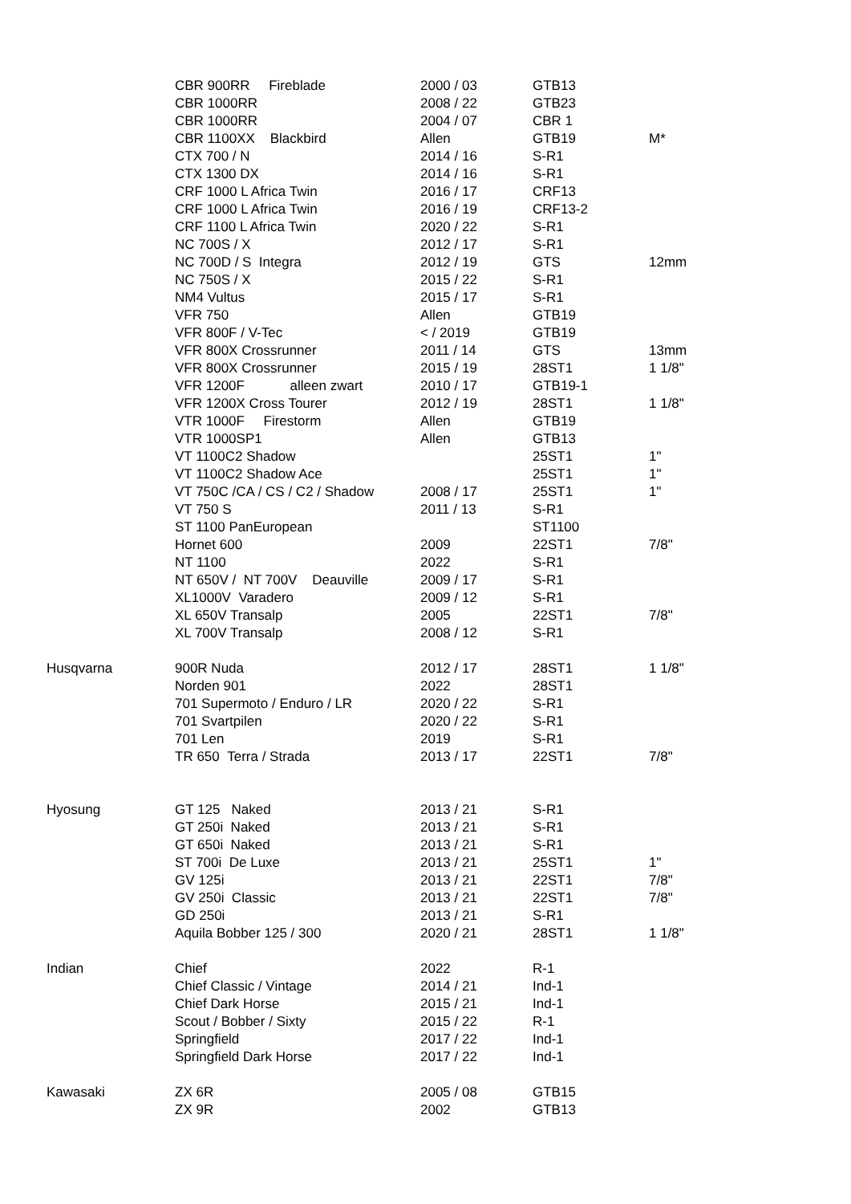| | CBR 900RR Fireblade | 2000 / 03 | GTB13 | |
| | CBR 1000RR | 2008 / 22 | GTB23 | |
| | CBR 1000RR | 2004 / 07 | CBR 1 | |
| | CBR 1100XX Blackbird | Allen | GTB19 | M* |
| | CTX 700 / N | 2014 / 16 | S-R1 | |
| | CTX 1300 DX | 2014 / 16 | S-R1 | |
| | CRF 1000 L Africa Twin | 2016 / 17 | CRF13 | |
| | CRF 1000 L Africa Twin | 2016 / 19 | CRF13-2 | |
| | CRF 1100 L Africa Twin | 2020 / 22 | S-R1 | |
| | NC 700S / X | 2012 / 17 | S-R1 | |
| | NC 700D / S Integra | 2012 / 19 | GTS | 12mm |
| | NC 750S / X | 2015 / 22 | S-R1 | |
| | NM4 Vultus | 2015 / 17 | S-R1 | |
| | VFR 750 | Allen | GTB19 | |
| | VFR 800F / V-Tec | < / 2019 | GTB19 | |
| | VFR 800X Crossrunner | 2011 / 14 | GTS | 13mm |
| | VFR 800X Crossrunner | 2015 / 19 | 28ST1 | 1 1/8" |
| | VFR 1200F alleen zwart | 2010 / 17 | GTB19-1 | |
| | VFR 1200X Cross Tourer | 2012 / 19 | 28ST1 | 1 1/8" |
| | VTR 1000F Firestorm | Allen | GTB19 | |
| | VTR 1000SP1 | Allen | GTB13 | |
| | VT 1100C2 Shadow | | 25ST1 | 1" |
| | VT 1100C2 Shadow Ace | | 25ST1 | 1" |
| | VT 750C /CA / CS / C2 / Shadow | 2008 / 17 | 25ST1 | 1" |
| | VT 750 S | 2011 / 13 | S-R1 | |
| | ST 1100 PanEuropean | | ST1100 | |
| | Hornet 600 | 2009 | 22ST1 | 7/8" |
| | NT 1100 | 2022 | S-R1 | |
| | NT 650V / NT 700V Deauville | 2009 / 17 | S-R1 | |
| | XL1000V Varadero | 2009 / 12 | S-R1 | |
| | XL 650V Transalp | 2005 | 22ST1 | 7/8" |
| | XL 700V Transalp | 2008 / 12 | S-R1 | |
| Husqvarna | 900R Nuda | 2012 / 17 | 28ST1 | 1 1/8" |
| | Norden 901 | 2022 | 28ST1 | |
| | 701 Supermoto / Enduro / LR | 2020 / 22 | S-R1 | |
| | 701 Svartpilen | 2020 / 22 | S-R1 | |
| | 701 Len | 2019 | S-R1 | |
| | TR 650 Terra / Strada | 2013 / 17 | 22ST1 | 7/8" |
| Hyosung | GT 125 Naked | 2013 / 21 | S-R1 | |
| | GT 250i Naked | 2013 / 21 | S-R1 | |
| | GT 650i Naked | 2013 / 21 | S-R1 | |
| | ST 700i De Luxe | 2013 / 21 | 25ST1 | 1" |
| | GV 125i | 2013 / 21 | 22ST1 | 7/8" |
| | GV 250i Classic | 2013 / 21 | 22ST1 | 7/8" |
| | GD 250i | 2013 / 21 | S-R1 | |
| | Aquila Bobber 125 / 300 | 2020 / 21 | 28ST1 | 1 1/8" |
| Indian | Chief | 2022 | R-1 | |
| | Chief Classic / Vintage | 2014 / 21 | Ind-1 | |
| | Chief Dark Horse | 2015 / 21 | Ind-1 | |
| | Scout / Bobber / Sixty | 2015 / 22 | R-1 | |
| | Springfield | 2017 / 22 | Ind-1 | |
| | Springfield Dark Horse | 2017 / 22 | Ind-1 | |
| Kawasaki | ZX 6R | 2005 / 08 | GTB15 | |
| | ZX 9R | 2002 | GTB13 | |